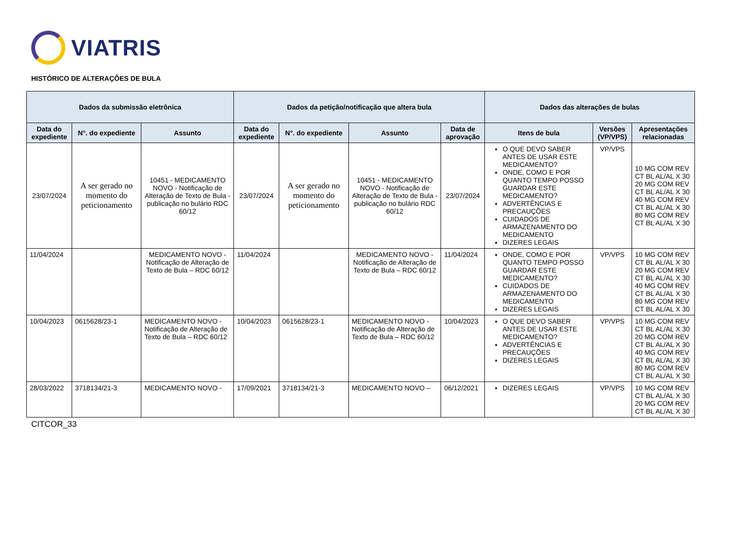VIATRIS
HISTÓRICO DE ALTERAÇÕES DE BULA
| Dados da submissão eletrônica | | | Dados da petição/notificação que altera bula | | | | Dados das alterações de bulas | | |
| --- | --- | --- | --- | --- | --- | --- | --- | --- | --- |
| Data do expediente | N°. do expediente | Assunto | Data do expediente | N°. do expediente | Assunto | Data de aprovação | Itens de bula | Versões (VP/VPS) | Apresentações relacionadas |
| 23/07/2024 | A ser gerado no momento do peticionamento | 10451 - MEDICAMENTO NOVO - Notificação de Alteração de Texto de Bula - publicação no bulário RDC 60/12 | 23/07/2024 | A ser gerado no momento do peticionamento | 10451 - MEDICAMENTO NOVO - Notificação de Alteração de Texto de Bula - publicação no bulário RDC 60/12 | 23/07/2024 | O QUE DEVO SABER ANTES DE USAR ESTE MEDICAMENTO? ONDE, COMO E POR QUANTO TEMPO POSSO GUARDAR ESTE MEDICAMENTO? ADVERTÊNCIAS E PRECAUÇÕES CUIDADOS DE ARMAZENAMENTO DO MEDICAMENTO DIZERES LEGAIS | VP/VPS | 10 MG COM REV CT BL AL/AL X 30 20 MG COM REV CT BL AL/AL X 30 40 MG COM REV CT BL AL/AL X 30 80 MG COM REV CT BL AL/AL X 30 |
| 11/04/2024 | | MEDICAMENTO NOVO - Notificação de Alteração de Texto de Bula – RDC 60/12 | 11/04/2024 | | MEDICAMENTO NOVO - Notificação de Alteração de Texto de Bula – RDC 60/12 | 11/04/2024 | ONDE, COMO E POR QUANTO TEMPO POSSO GUARDAR ESTE MEDICAMENTO? CUIDADOS DE ARMAZENAMENTO DO MEDICAMENTO DIZERES LEGAIS | VP/VPS | 10 MG COM REV CT BL AL/AL X 30 20 MG COM REV CT BL AL/AL X 30 40 MG COM REV CT BL AL/AL X 30 80 MG COM REV CT BL AL/AL X 30 |
| 10/04/2023 | 0615628/23-1 | MEDICAMENTO NOVO - Notificação de Alteração de Texto de Bula – RDC 60/12 | 10/04/2023 | 0615628/23-1 | MEDICAMENTO NOVO - Notificação de Alteração de Texto de Bula – RDC 60/12 | 10/04/2023 | O QUE DEVO SABER ANTES DE USAR ESTE MEDICAMENTO? ADVERTÊNCIAS E PRECAUÇÕES DIZERES LEGAIS | VP/VPS | 10 MG COM REV CT BL AL/AL X 30 20 MG COM REV CT BL AL/AL X 30 40 MG COM REV CT BL AL/AL X 30 80 MG COM REV CT BL AL/AL X 30 |
| 28/03/2022 | 3718134/21-3 | MEDICAMENTO NOVO - | 17/09/2021 | 3718134/21-3 | MEDICAMENTO NOVO – | 06/12/2021 | DIZERES LEGAIS | VP/VPS | 10 MG COM REV CT BL AL/AL X 30 20 MG COM REV CT BL AL/AL X 30 |
CITCOR_33